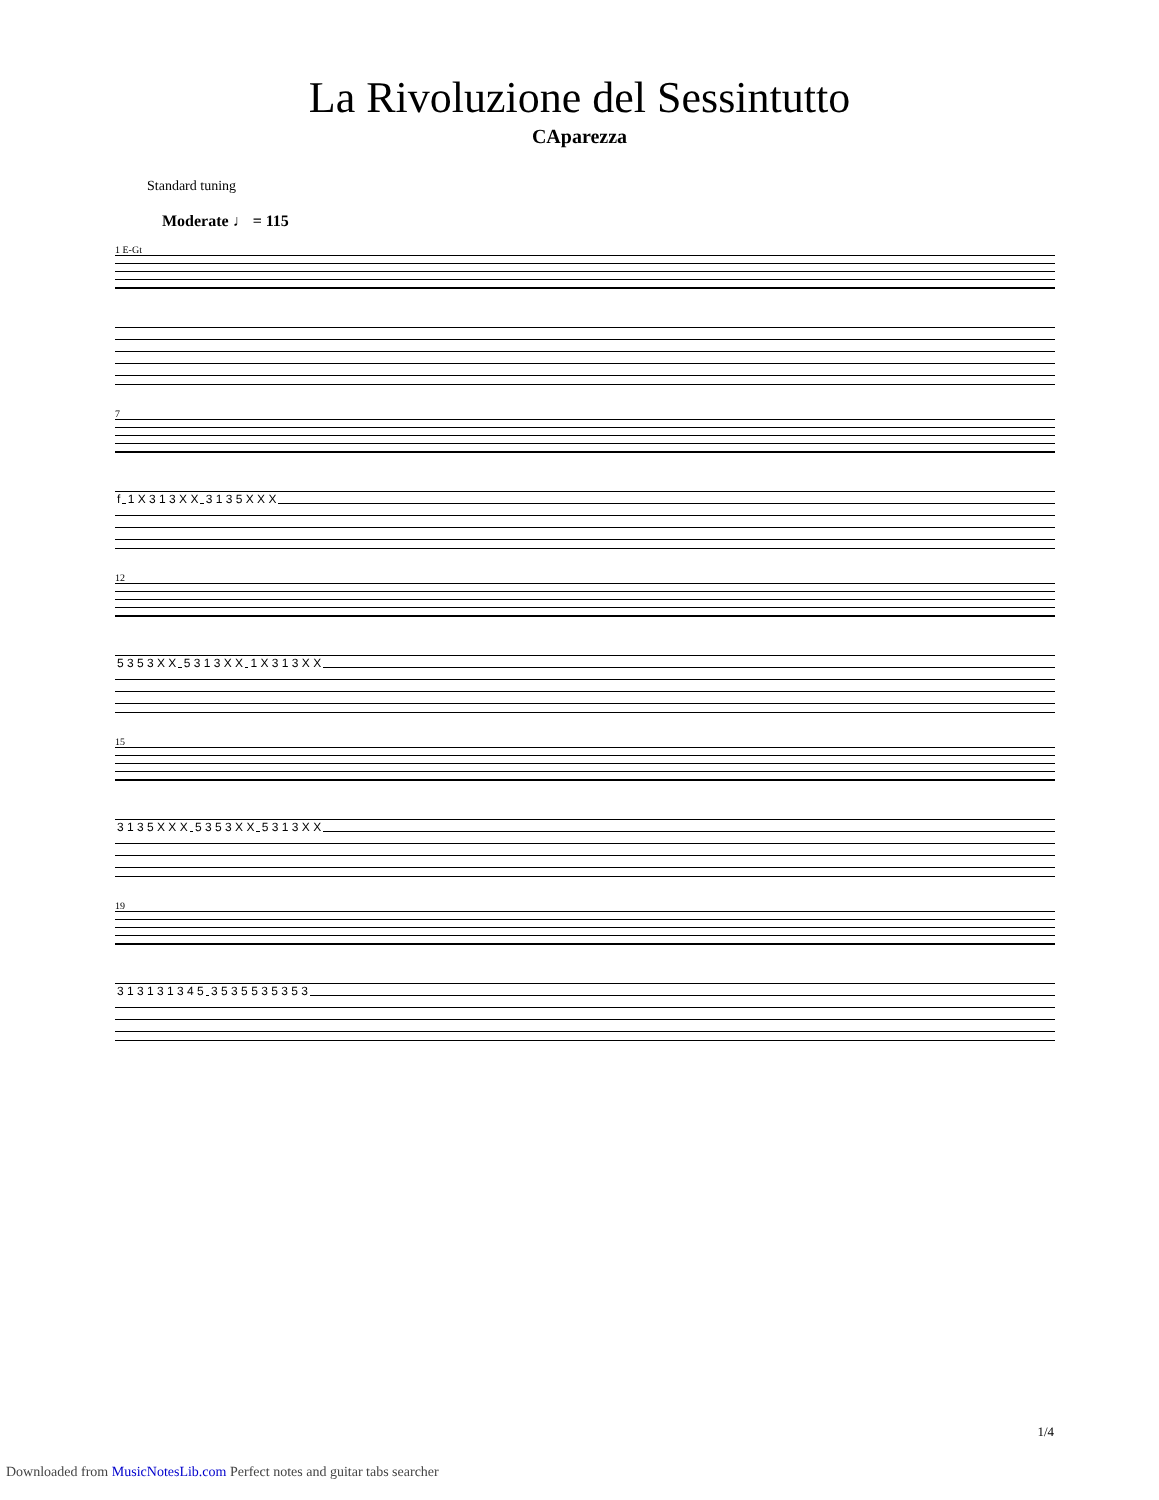La Rivoluzione del Sessintutto
CAparezza
Standard tuning
Moderate ♩ = 115
1 E-Gt
7
f 1 X 3 1 3 X X 3 1 3 5 X X X
12
5 3 5 3 X X 5 3 1 3 X X 1 X 3 1 3 X X
15
3 1 3 5 X X X 5 3 5 3 X X 5 3 1 3 X X
19
3 1 3 1 3 1 3 4 5 3 5 3 5 5 3 5 3 5 3
1/4
Downloaded from MusicNotesLib.com Perfect notes and guitar tabs searcher